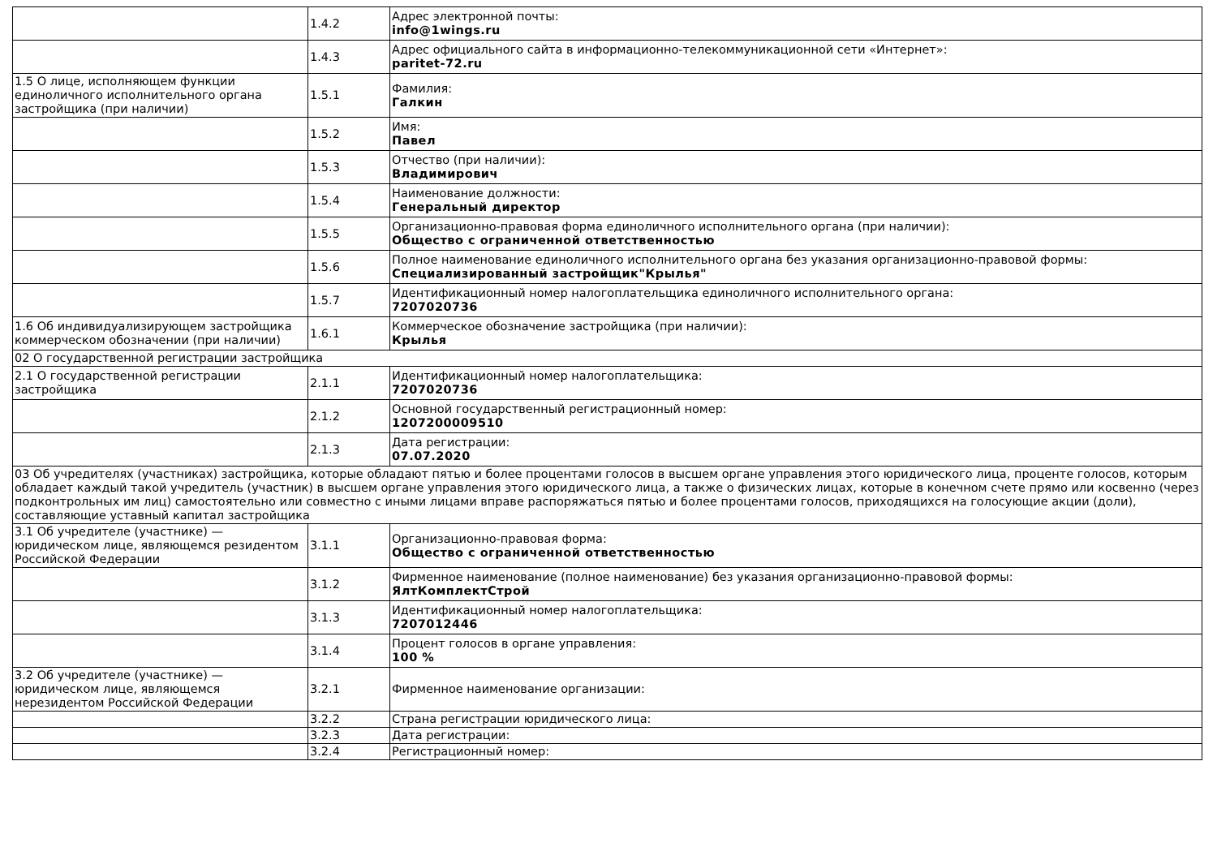| | 1.4.2 | Адрес электронной почты: info@1wings.ru |
| | 1.4.3 | Адрес официального сайта в информационно-телекоммуникационной сети «Интернет»: paritet-72.ru |
| 1.5 О лице, исполняющем функции единоличного исполнительного органа застройщика (при наличии) | 1.5.1 | Фамилия: Галкин |
| | 1.5.2 | Имя: Павел |
| | 1.5.3 | Отчество (при наличии): Владимирович |
| | 1.5.4 | Наименование должности: Генеральный директор |
| | 1.5.5 | Организационно-правовая форма единоличного исполнительного органа (при наличии): Общество с ограниченной ответственностью |
| | 1.5.6 | Полное наименование единоличного исполнительного органа без указания организационно-правовой формы: Специализированный застройщик"Крылья" |
| | 1.5.7 | Идентификационный номер налогоплательщика единоличного исполнительного органа: 7207020736 |
| 1.6 Об индивидуализирующем застройщика коммерческом обозначении (при наличии) | 1.6.1 | Коммерческое обозначение застройщика (при наличии): Крылья |
| 02 О государственной регистрации застройщика | | |
| 2.1 О государственной регистрации застройщика | 2.1.1 | Идентификационный номер налогоплательщика: 7207020736 |
| | 2.1.2 | Основной государственный регистрационный номер: 1207200009510 |
| | 2.1.3 | Дата регистрации: 07.07.2020 |
| 03 Об учредителях (участниках) застройщика, которые обладают пятью и более процентами голосов в высшем органе управления этого юридического лица, проценте голосов, которым обладает каждый такой учредитель (участник) в высшем органе управления этого юридического лица, а также о физических лицах, которые в конечном счете прямо или косвенно (через подконтрольных им лиц) самостоятельно или совместно с иными лицами вправе распоряжаться пятью и более процентами голосов, приходящихся на голосующие акции (доли), составляющие уставный капитал застройщика | | |
| 3.1 Об учредителе (участнике) — юридическом лице, являющемся резидентом Российской Федерации | 3.1.1 | Организационно-правовая форма: Общество с ограниченной ответственностью |
| | 3.1.2 | Фирменное наименование (полное наименование) без указания организационно-правовой формы: ЯлтКомплектСтрой |
| | 3.1.3 | Идентификационный номер налогоплательщика: 7207012446 |
| | 3.1.4 | Процент голосов в органе управления: 100 % |
| 3.2 Об учредителе (участнике) — юридическом лице, являющемся нерезидентом Российской Федерации | 3.2.1 | Фирменное наименование организации: |
| | 3.2.2 | Страна регистрации юридического лица: |
| | 3.2.3 | Дата регистрации: |
| | 3.2.4 | Регистрационный номер: |